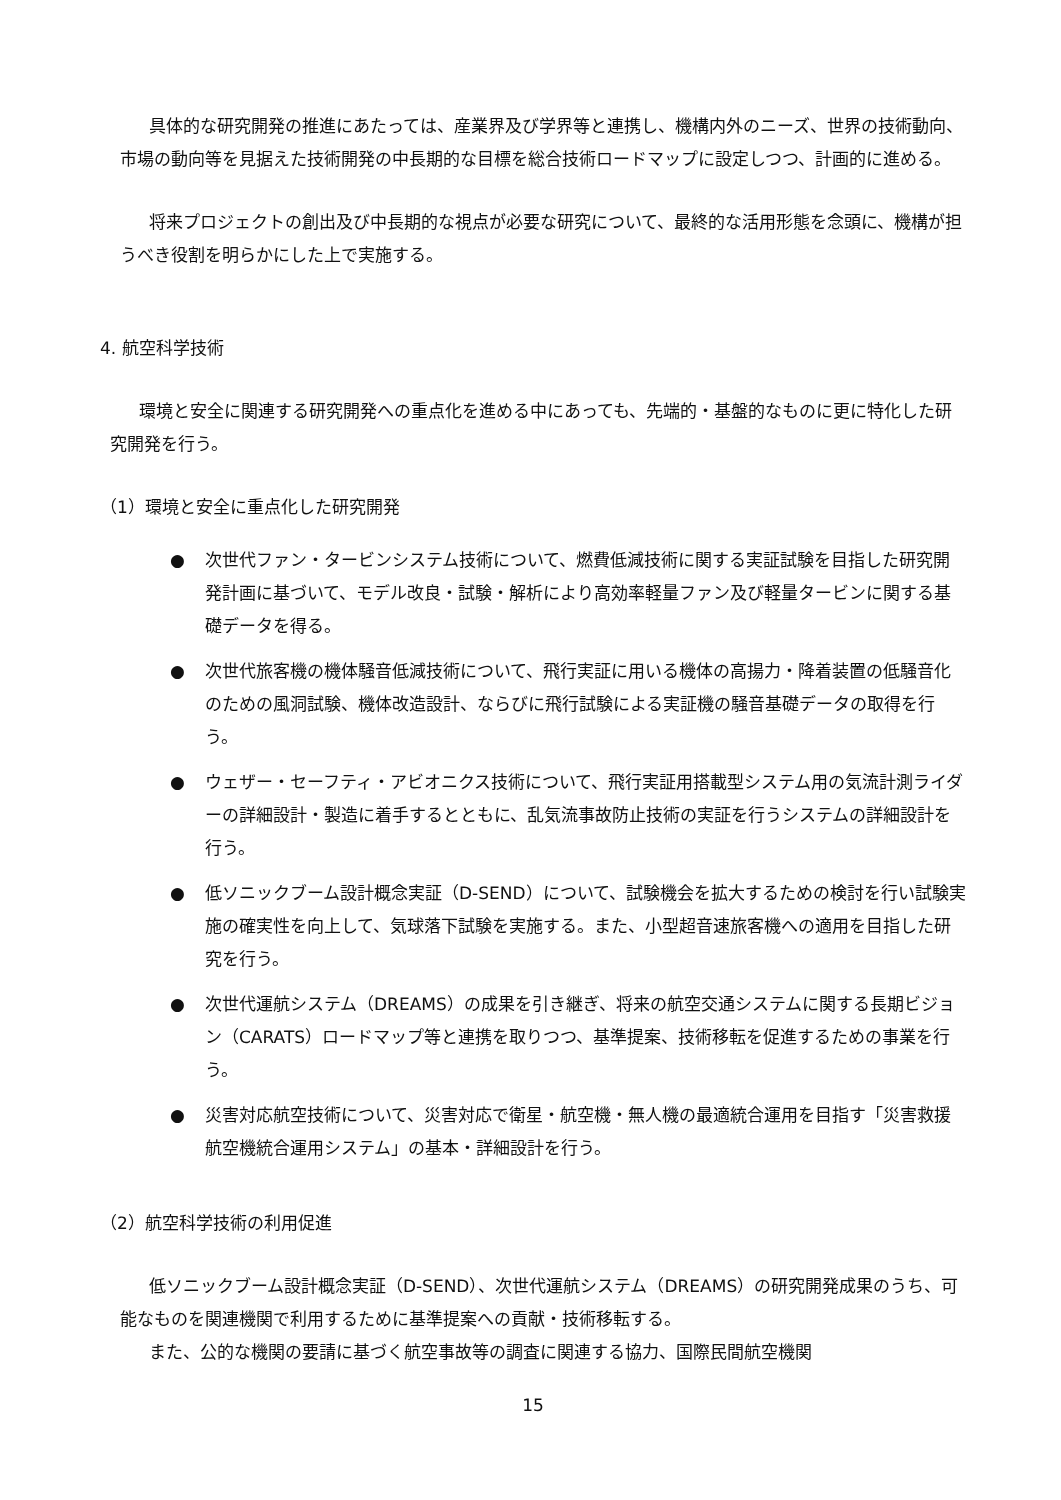具体的な研究開発の推進にあたっては、産業界及び学界等と連携し、機構内外のニーズ、世界の技術動向、市場の動向等を見据えた技術開発の中長期的な目標を総合技術ロードマップに設定しつつ、計画的に進める。
将来プロジェクトの創出及び中長期的な視点が必要な研究について、最終的な活用形態を念頭に、機構が担うべき役割を明らかにした上で実施する。
4. 航空科学技術
環境と安全に関連する研究開発への重点化を進める中にあっても、先端的・基盤的なものに更に特化した研究開発を行う。
（1）環境と安全に重点化した研究開発
● 次世代ファン・タービンシステム技術について、燃費低減技術に関する実証試験を目指した研究開発計画に基づいて、モデル改良・試験・解析により高効率軽量ファン及び軽量タービンに関する基礎データを得る。
● 次世代旅客機の機体騒音低減技術について、飛行実証に用いる機体の高揚力・降着装置の低騒音化のための風洞試験、機体改造設計、ならびに飛行試験による実証機の騒音基礎データの取得を行う。
● ウェザー・セーフティ・アビオニクス技術について、飛行実証用搭載型システム用の気流計測ライダーの詳細設計・製造に着手するとともに、乱気流事故防止技術の実証を行うシステムの詳細設計を行う。
● 低ソニックブーム設計概念実証（D-SEND）について、試験機会を拡大するための検討を行い試験実施の確実性を向上して、気球落下試験を実施する。また、小型超音速旅客機への適用を目指した研究を行う。
● 次世代運航システム（DREAMS）の成果を引き継ぎ、将来の航空交通システムに関する長期ビジョン（CARATS）ロードマップ等と連携を取りつつ、基準提案、技術移転を促進するための事業を行う。
● 災害対応航空技術について、災害対応で衛星・航空機・無人機の最適統合運用を目指す「災害救援航空機統合運用システム」の基本・詳細設計を行う。
（2）航空科学技術の利用促進
低ソニックブーム設計概念実証（D-SEND）、次世代運航システム（DREAMS）の研究開発成果のうち、可能なものを関連機関で利用するために基準提案への貢献・技術移転する。
また、公的な機関の要請に基づく航空事故等の調査に関連する協力、国際民間航空機関
15